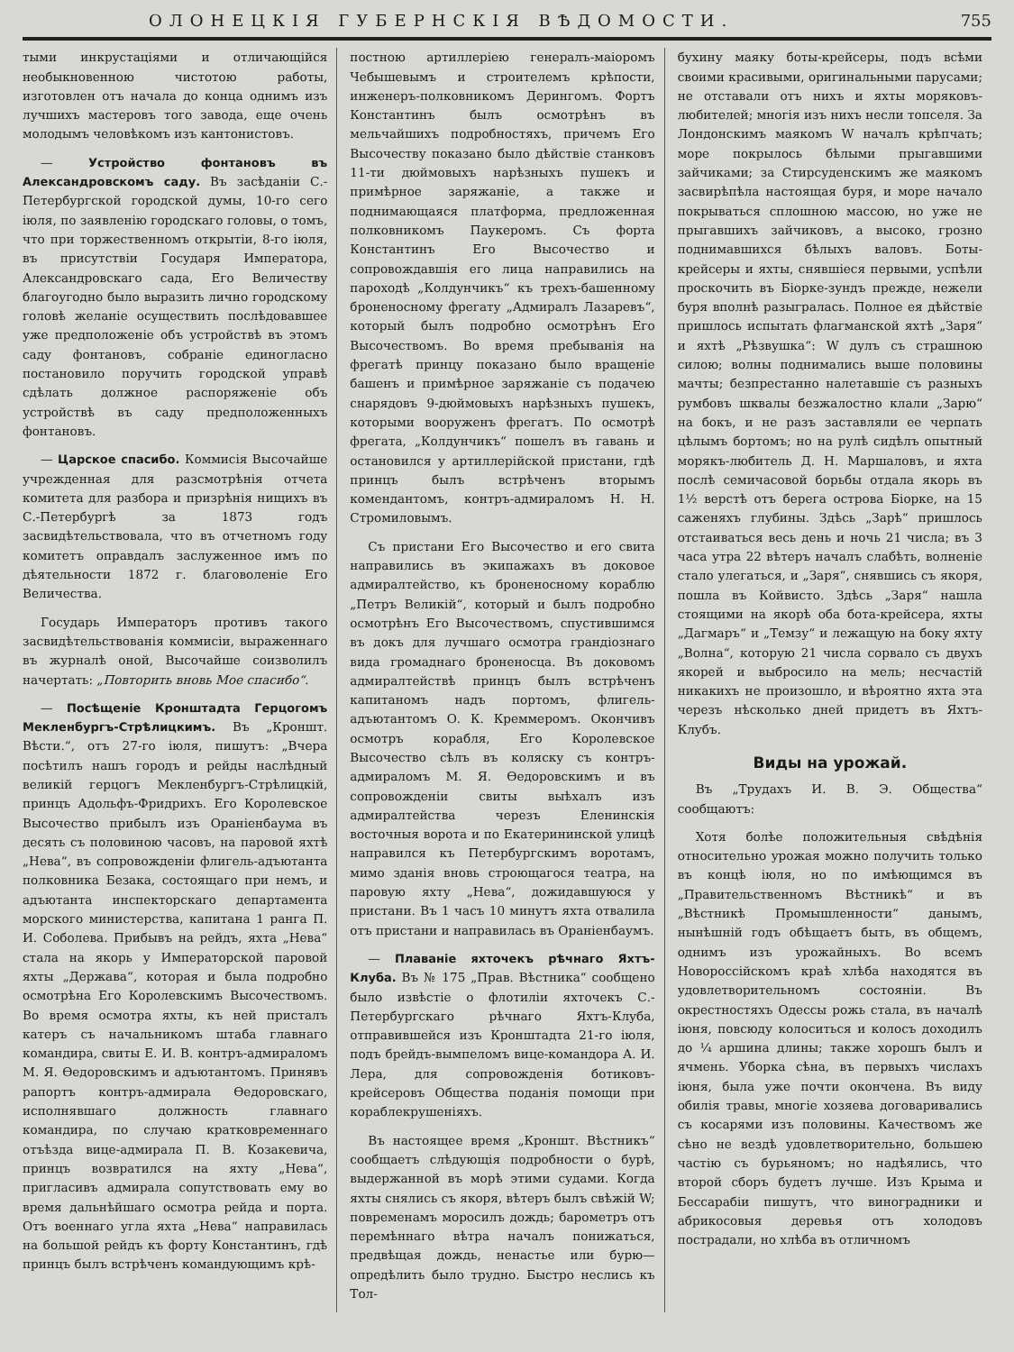ОЛОНЕЦКІЯ ГУБЕРНСКІЯ ВѢДОМОСТИ. 755
тыми инкрустаціями и отличающійся необыкновенною чистотою работы, изготовлен отъ начала до конца однимъ изъ лучшихъ мастеровъ того завода, еще очень молодымъ человѣкомъ изъ кантонистовъ.
— Устройство фонтановъ въ Александровскомъ саду. Въ засѣданіи С.-Петербургской городской думы, 10-го сего іюля, по заявленію городскаго головы, о томъ, что при торжественномъ открытіи, 8-го іюля, въ присутствіи Государя Императора, Александровскаго сада, Его Величеству благоугодно было выразить лично городскому головѣ желаніе осуществить послѣдовавшее уже предположеніе объ устройствѣ въ этомъ саду фонтановъ, собраніе единогласно постановило поручить городской управѣ сдѣлать должное распоряженіе объ устройствѣ въ саду предположенныхъ фонтановъ.
— Царское спасибо. Коммисія Высочайше учрежденная для разсмотрѣнія отчета комитета для разбора и призрѣнія нищихъ въ С.-Петербургѣ за 1873 годъ засвидѣтельствовала, что въ отчетномъ году комитетъ оправдалъ заслуженное имъ по дѣятельности 1872 г. благоволеніе Его Величества.
Государь Императоръ противъ такого засвидѣтельствованія коммисіи, выраженнаго въ журналѣ оной, Высочайше соизволилъ начертать: „Повторить вновь Мое спасибо“.
— Посѣщеніе Кронштадта Герцогомъ Мекленбургъ-Стрѣлицкимъ. Въ „Кроншт. Вѣсти.“, отъ 27-го іюля, пишутъ: „Вчера посѣтилъ нашъ городъ и рейды наслѣдный великій герцогъ Мекленбургъ-Стрѣлицкій, принцъ Адольфъ-Фридрихъ. Его Королевское Высочество прибылъ изъ Ораніенбаума въ десять съ половиною часовъ, на паровой яхтѣ „Нева“, въ сопровожденіи флигель-адъютанта полковника Безака, состоящаго при немъ, и адъютанта инспекторскаго департамента морского министерства, капитана 1 ранга П. И. Соболева. Прибывъ на рейдъ, яхта „Нева“ стала на якорь у Императорской паровой яхты „Держава“, которая и была подробно осмотрѣна Его Королевскимъ Высочествомъ. Во время осмотра яхты, къ ней присталъ катеръ съ начальникомъ штаба главнаго командира, свиты Е. И. В. контръ-адмираломъ М. Я. Ѳедоровскимъ и адъютантомъ. Принявъ рапортъ контръ-адмирала Ѳедоровскаго, исполнявшаго должность главнаго командира, по случаю кратковременнаго отъѣзда вице-адмирала П. В. Козакевича, принцъ возвратился на яхту „Нева“, пригласивъ адмирала сопутствовать ему во время дальнѣйшаго осмотра рейда и порта. Отъ военнаго угла яхта „Нева“ направилась на большой рейдъ къ форту Константинъ, гдѣ принцъ былъ встрѣченъ командующимъ крѣ-
постною артиллеріею генералъ-маіоромъ Чебышевымъ и строителемъ крѣпости, инженеръ-полковникомъ Дерингомъ. Фортъ Константинъ былъ осмотрѣнъ въ мельчайшихъ подробностяхъ, причемъ Его Высочеству показано было дѣйствіе станковъ 11-ти дюймовыхъ нарѣзныхъ пушекъ и примѣрное заряжаніе, а также и поднимающаяся платформа, предложенная полковникомъ Паукеромъ. Съ форта Константинъ Его Высочество и сопровождавшія его лица направились на пароходѣ „Колдунчикъ“ къ трехъ-башенному броненосному фрегату „Адмиралъ Лазаревъ“, который былъ подробно осмотрѣнъ Его Высочествомъ. Во время пребыванія на фрегатѣ принцу показано было вращеніе башенъ и примѣрное заряжаніе съ подачею снарядовъ 9-дюймовыхъ нарѣзныхъ пушекъ, которыми вооруженъ фрегатъ. По осмотрѣ фрегата, „Колдунчикъ“ пошелъ въ гавань и остановился у артиллерійской пристани, гдѣ принцъ былъ встрѣченъ вторымъ комендантомъ, контръ-адмираломъ Н. Н. Стромиловымъ.
Съ пристани Его Высочество и его свита направились въ экипажахъ въ доковое адмиралтейство, къ броненосному кораблю „Петръ Великій“, который и былъ подробно осмотрѣнъ Его Высочествомъ, спустившимся въ докъ для лучшаго осмотра грандіознаго вида громаднаго броненосца. Въ доковомъ адмиралтействѣ принцъ былъ встрѣченъ капитаномъ надъ портомъ, флигель-адъютантомъ О. К. Креммеромъ. Окончивъ осмотръ корабля, Его Королевское Высочество сѣлъ въ коляску съ контръ-адмираломъ М. Я. Ѳедоровскимъ и въ сопровожденіи свиты выѣхалъ изъ адмиралтейства черезъ Еленинскія восточныя ворота и по Екатерининской улицѣ направился къ Петербургскимъ воротамъ, мимо зданія вновь строющагося театра, на паровую яхту „Нева“, дожидавшуюся у пристани. Въ 1 часъ 10 минутъ яхта отвалила отъ пристани и направилась въ Ораніенбаумъ.
— Плаваніе яхточекъ рѣчнаго Яхтъ-Клуба. Въ № 175 „Прав. Вѣстника“ сообщено было извѣстіе о флотиліи яхточекъ С.-Петербургскаго рѣчнаго Яхтъ-Клуба, отправившейся изъ Кронштадта 21-го іюля, подъ брейдъ-вымпеломъ вице-командора А. И. Лера, для сопровожденія ботиковъ-крейсеровъ Общества поданія помощи при кораблекрушеніяхъ.
Въ настоящее время „Кроншт. Вѣстникъ“ сообщаетъ слѣдующія подробности о бурѣ, выдержанной въ морѣ этими судами. Когда яхты снялись съ якоря, вѣтеръ былъ свѣжій W; повременамъ моросилъ дождь; барометръ отъ перемѣннаго вѣтра началъ понижаться, предвѣщая дождь, ненастье или бурю—опредѣлить было трудно. Быстро неслись къ Тол-
бухину маяку боты-крейсеры, подъ всѣми своими красивыми, оригинальными парусами; не отставали отъ нихъ и яхты моряковъ-любителей; многія изъ нихъ несли топселя. За Лондонскимъ маякомъ W началъ крѣпчать; море покрылось бѣлыми прыгавшими зайчиками; за Стирсуденскимъ же маякомъ засвирѣпѣла настоящая буря, и море начало покрываться сплошною массою, но уже не прыгавшихъ зайчиковъ, а высоко, грозно поднимавшихся бѣлыхъ валовъ. Боты-крейсеры и яхты, снявшіеся первыми, успѣли проскочить въ Біорке-зундъ прежде, нежели буря вполнѣ разыгралась. Полное ея дѣйствіе пришлось испытать флагманской яхтѣ „Заря“ и яхтѣ „Рѣзвушка“: W дулъ съ страшною силою; волны поднимались выше половины мачты; безпрестанно налетавшіе съ разныхъ румбовъ шквалы безжалостно клали „Зарю“ на бокъ, и не разъ заставляли ее черпать цѣлымъ бортомъ; но на рулѣ сидѣлъ опытный морякъ-любитель Д. Н. Маршаловъ, и яхта послѣ семичасовой борьбы отдала якорь въ 1½ верстѣ отъ берега острова Біорке, на 15 саженяхъ глубины. Здѣсь „Зарѣ“ пришлось отстаиваться весь день и ночь 21 числа; въ 3 часа утра 22 вѣтеръ началъ слабѣть, волненіе стало улегаться, и „Заря“, снявшись съ якоря, пошла въ Койвисто. Здѣсь „Заря“ нашла стоящими на якорѣ оба бота-крейсера, яхты „Дагмаръ“ и „Темзу“ и лежащую на боку яхту „Волна“, которую 21 числа сорвало съ двухъ якорей и выбросило на мель; несчастій никакихъ не произошло, и вѣроятно яхта эта черезъ нѣсколько дней придетъ въ Яхтъ-Клубъ.
Виды на урожай.
Въ „Трудахъ И. В. Э. Общества“ сообщаютъ:
Хотя болѣе положительныя свѣдѣнія относительно урожая можно получить только въ концѣ іюля, но по имѣющимся въ „Правительственномъ Вѣстникѣ“ и въ „Вѣстникѣ Промышленности“ данымъ, нынѣшній годъ обѣщаетъ быть, въ общемъ, однимъ изъ урожайныхъ. Во всемъ Новороссійскомъ краѣ хлѣба находятся въ удовлетворительномъ состояніи. Въ окрестностяхъ Одессы рожь стала, въ началѣ іюня, повсюду колоситься и колосъ доходилъ до ¼ аршина длины; также хорошъ былъ и ячмень. Уборка сѣна, въ первыхъ числахъ іюня, была уже почти окончена. Въ виду обилія травы, многіе хозяева договаривались съ косарями изъ половины. Качествомъ же сѣно не вездѣ удовлетворительно, большею частію съ бурьяномъ; но надѣялись, что второй сборъ будетъ лучше. Изъ Крыма и Бессарабіи пишутъ, что виноградники и абрикосовыя деревья отъ холодовъ пострадали, но хлѣба въ отличномъ